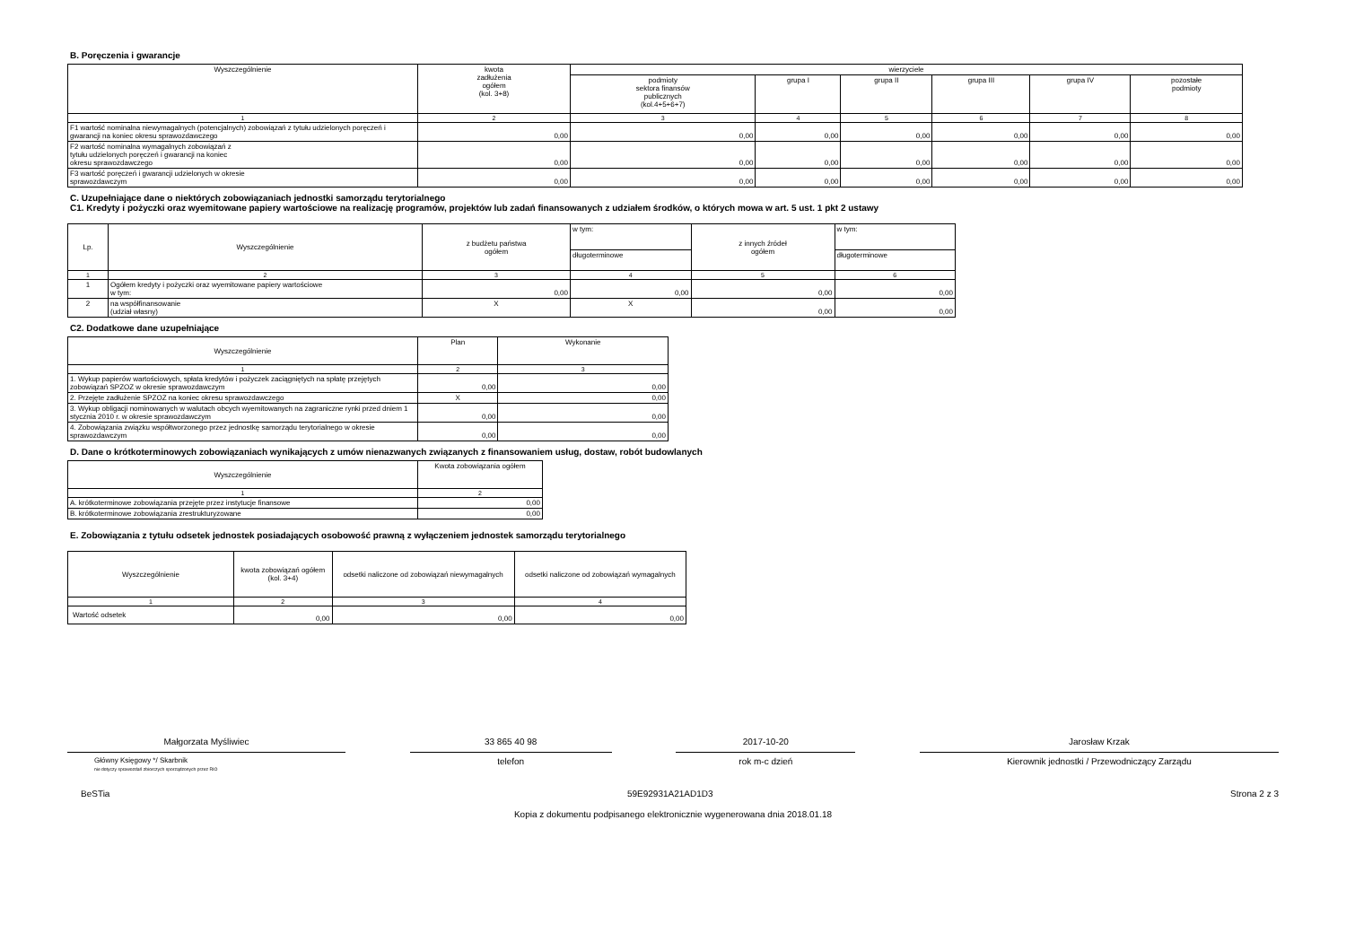B. Poręczenia i gwarancje
| Wyszczególnienie | kwota zadłużenia ogółem (kol. 3+8) | wierzyciele | | | | | |
| --- | --- | --- | --- | --- | --- | --- | --- |
| | | podmioty sektora finansów publicznych (kol.4+5+6+7) | grupa I | grupa II | grupa III | grupa IV | pozostałe podmioty |
| 1 | 2 | 3 | 4 | 5 | 6 | 7 | 8 |
| F1 wartość nominalna niewymagalnych (potencjalnych) zobowiązań z tytułu udzielonych poręczeń i gwarancji na koniec okresu sprawozdawczego | 0,00 | 0,00 | 0,00 | 0,00 | 0,00 | 0,00 | 0,00 |
| F2 wartość nominalna wymagalnych zobowiązań z tytułu udzielonych poręczeń i gwarancji na koniec okresu sprawozdawczego | 0,00 | 0,00 | 0,00 | 0,00 | 0,00 | 0,00 | 0,00 |
| F3 wartość poręczeń i gwarancji udzielonych w okresie sprawozdawczym | 0,00 | 0,00 | 0,00 | 0,00 | 0,00 | 0,00 | 0,00 |
C. Uzupełniające dane o niektórych zobowiązaniach jednostki samorządu terytorialnego
C1. Kredyty i pożyczki oraz wyemitowane papiery wartościowe na realizację programów, projektów lub zadań finansowanych z udziałem środków, o których mowa w art. 5 ust. 1 pkt 2 ustawy
| Lp. | Wyszczególnienie | z budżetu państwa ogółem | w tym: | z innych źródeł ogółem | w tym: |
| --- | --- | --- | --- | --- | --- |
| | | | długoterminowe | | długoterminowe |
| 1 | 2 | 3 | 4 | 5 | 6 |
| 1 | Ogółem kredyty i pożyczki oraz wyemitowane papiery wartościowe w tym: | 0,00 | 0,00 | 0,00 | 0,00 |
| 2 | na współfinansowanie (udział własny) | X | X | 0,00 | 0,00 |
C2. Dodatkowe dane uzupełniające
| Wyszczególnienie | Plan | Wykonanie |
| --- | --- | --- |
| 1 | 2 | 3 |
| 1. Wykup papierów wartościowych, spłata kredytów i pożyczek zaciągniętych na spłatę przejętych zobowiązań SPZOZ w okresie sprawozdawczym | 0,00 | 0,00 |
| 2. Przejęte zadłużenie SPZOZ na koniec okresu sprawozdawczego | X | 0,00 |
| 3. Wykup obligacji nominowanych w walutach obcych wyemitowanych na zagraniczne rynki przed dniem 1 stycznia 2010 r. w okresie sprawozdawczym | 0,00 | 0,00 |
| 4. Zobowiązania związku współtworzonego przez jednostkę samorządu terytorialnego w okresie sprawozdawczym | 0,00 | 0,00 |
D. Dane o krótkoterminowych zobowiązaniach wynikających z umów nienazwanych związanych z finansowaniem usług, dostaw, robót budowlanych
| Wyszczególnienie | Kwota zobowiązania ogółem |
| --- | --- |
| 1 | 2 |
| A. krótkoterminowe zobowiązania przejęte przez instytucje finansowe | 0,00 |
| B. krótkoterminowe zobowiązania zrestrukturyzowane | 0,00 |
E. Zobowiązania z tytułu odsetek jednostek posiadających osobowość prawną z wyłączeniem jednostek samorządu terytorialnego
| Wyszczególnienie | kwota zobowiązań ogółem (kol. 3+4) | odsetki naliczone od zobowiązań niewymagalnych | odsetki naliczone od zobowiązań wymagalnych |
| --- | --- | --- | --- |
| 1 | 2 | 3 | 4 |
| Wartość odsetek | 0,00 | 0,00 | 0,00 |
Małgorzata Myśliwiec
Główny Księgowy */ Skarbnik
nie dotyczy sprawozdań zbiorczych sporządzonych przez RIO
33 865 40 98
telefon
2017-10-20
rok m-c dzień
Jarosław Krzak
Kierownik jednostki / Przewodniczący Zarządu
BeSTia 59E92931A21AD1D3 Strona 2 z 3
Kopia z dokumentu podpisanego elektronicznie wygenerowana dnia 2018.01.18